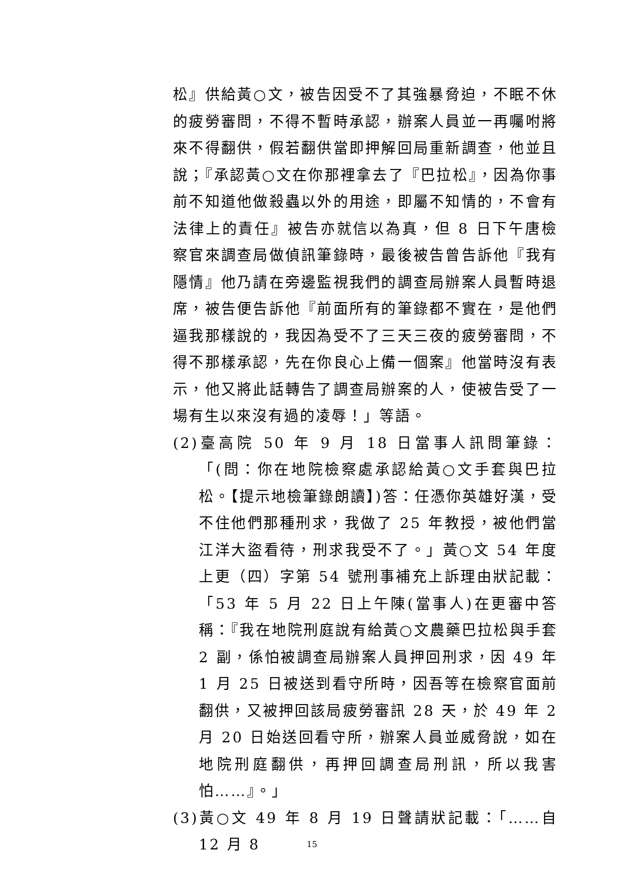松』供給黃○文，被告因受不了其強暴脅迫，不眠不休的疲勞審問，不得不暫時承認，辦案人員並一再囑咐將來不得翻供，假若翻供當即押解回局重新調查，他並且說；『承認黃○文在你那裡拿去了『巴拉松』，因為你事前不知道他做殺蟲以外的用途，即屬不知情的，不會有法律上的責任』被告亦就信以為真，但 8 日下午唐檢察官來調查局做偵訊筆錄時，最後被告曾告訴他『我有隱情』他乃請在旁邊監視我們的調查局辦案人員暫時退席，被告便告訴他『前面所有的筆錄都不實在，是他們逼我那樣說的，我因為受不了三天三夜的疲勞審問，不得不那樣承認，先在你良心上備一個案』他當時沒有表示，他又將此話轉告了調查局辦案的人，使被告受了一場有生以來沒有過的凌辱！」等語。
(2)臺高院 50 年 9 月 18 日當事人訊問筆錄：「(問：你在地院檢察處承認給黃○文手套與巴拉松。【提示地檢筆錄朗讀】)答：任憑你英雄好漢，受不住他們那種刑求，我做了 25 年教授，被他們當江洋大盜看待，刑求我受不了。」黃○文 54 年度上更（四）字第 54 號刑事補充上訴理由狀記載：「53 年 5 月 22 日上午陳(當事人)在更審中答稱：『我在地院刑庭說有給黃○文農藥巴拉松與手套 2 副，係怕被調查局辦案人員押回刑求，因 49 年 1 月 25 日被送到看守所時，因吾等在檢察官面前翻供，又被押回該局疲勞審訊 28 天，於 49 年 2 月 20 日始送回看守所，辦案人員並威脅說，如在地院刑庭翻供，再押回調查局刑訊，所以我害怕……』。」
(3)黃○文 49 年 8 月 19 日聲請狀記載：「……自 12 月 8
15